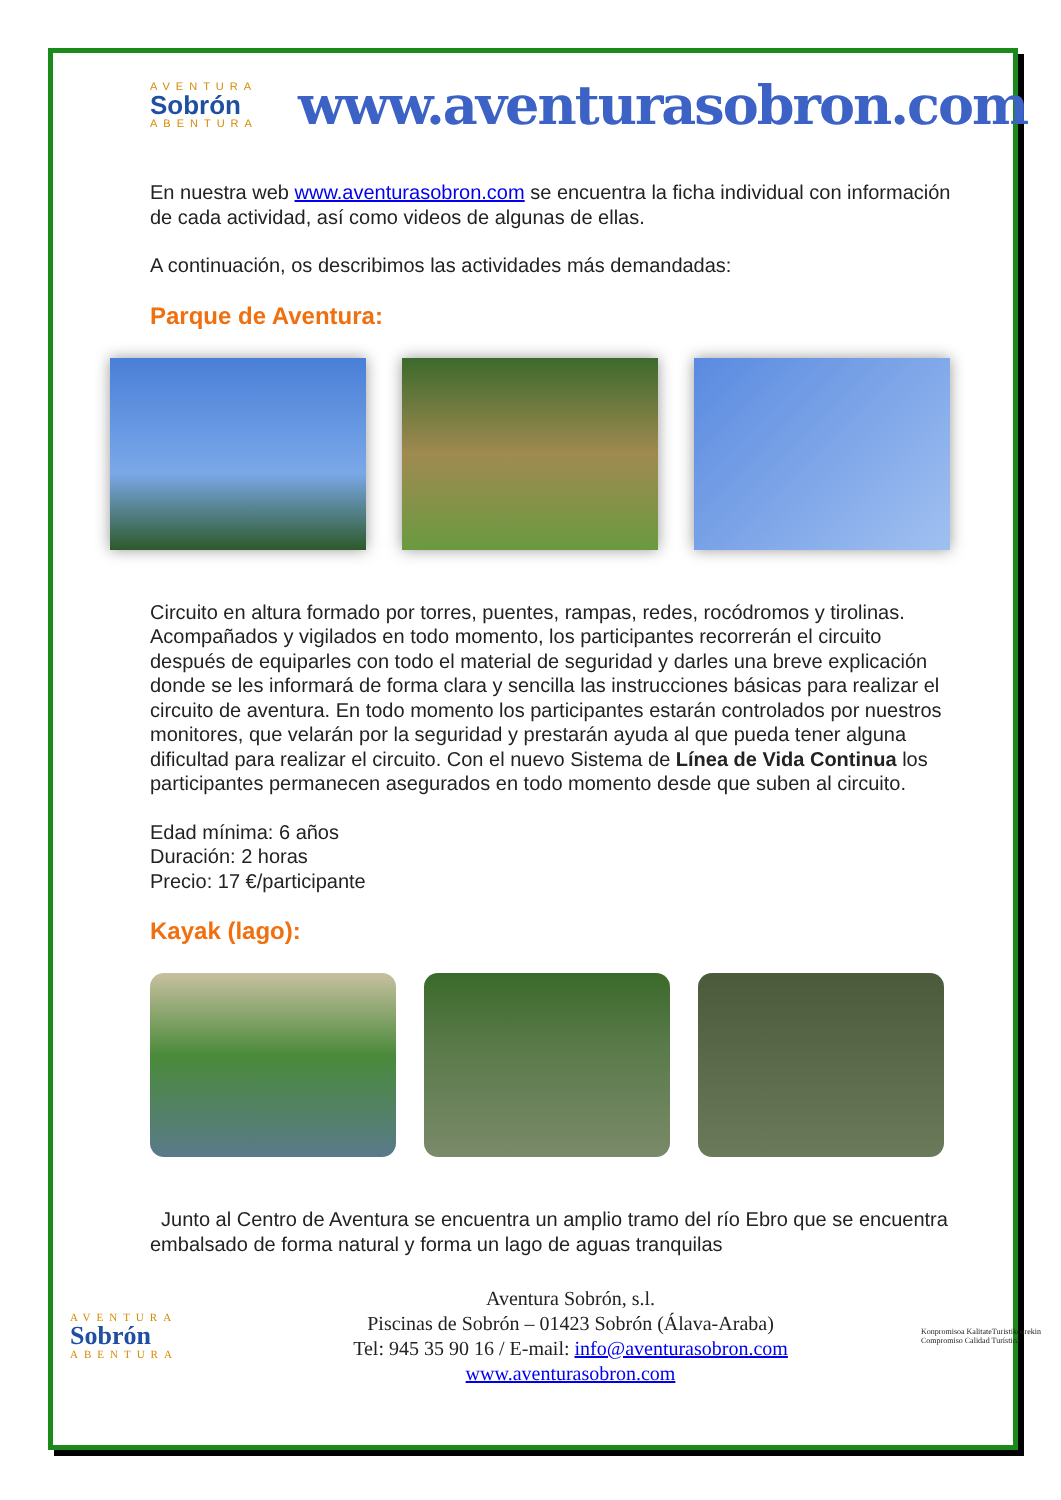AVENTURA
Sobrón
ABENTURA
www.aventurasobron.com
En nuestra web www.aventurasobron.com se encuentra la ficha individual con información de cada actividad, así como videos de algunas de ellas.
A continuación, os describimos las actividades más demandadas:
Parque de Aventura:
Circuito en altura formado por torres, puentes, rampas, redes, rocódromos y tirolinas. Acompañados y vigilados en todo momento, los participantes recorrerán el circuito después de equiparles con todo el material de seguridad y darles una breve explicación donde se les informará de forma clara y sencilla las instrucciones básicas para realizar el circuito de aventura. En todo momento los participantes estarán controlados por nuestros monitores, que velarán por la seguridad y prestarán ayuda al que pueda tener alguna dificultad para realizar el circuito. Con el nuevo Sistema de Línea de Vida Continua los participantes permanecen asegurados en todo momento desde que suben al circuito.
Edad mínima: 6 años
Duración: 2 horas
Precio: 17 €/participante
Kayak (lago):
Junto al Centro de Aventura se encuentra un amplio tramo del río Ebro que se encuentra embalsado de forma natural y forma un lago de aguas tranquilas
AVENTURA
Sobrón
ABENTURA
Aventura Sobrón, s.l.
Piscinas de Sobrón – 01423 Sobrón (Álava-Araba)
Tel: 945 35 90 16 / E-mail: info@aventurasobron.com
www.aventurasobron.com
Konpromisoa KalitateTuristikoarekin
Compromiso Calidad Turística